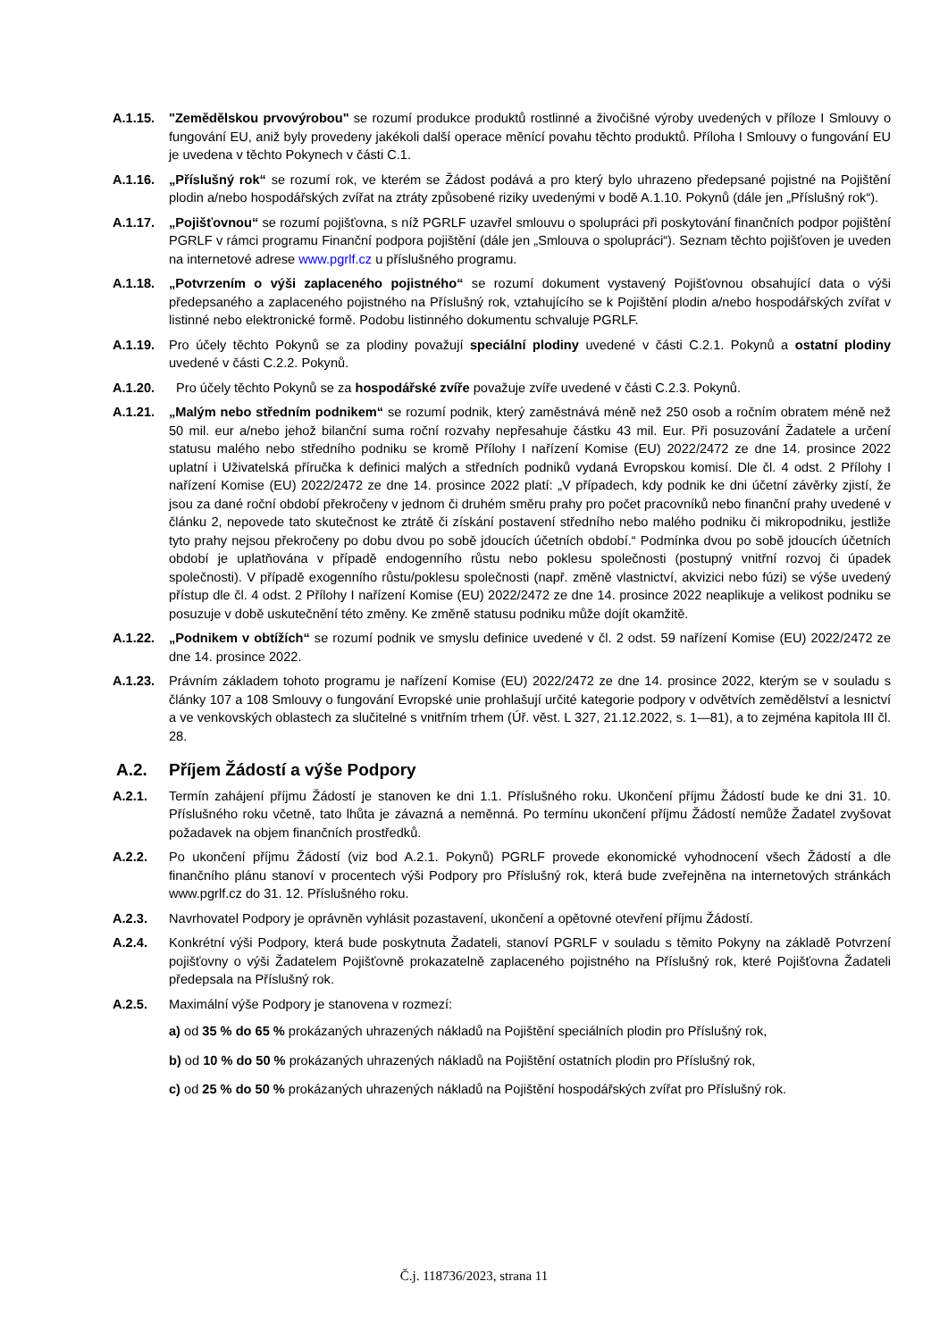A.1.15. "Zemědělskou prvovýrobou" se rozumí produkce produktů rostlinné a živočišné výroby uvedených v příloze I Smlouvy o fungování EU, aniž byly provedeny jakékoli další operace měnící povahu těchto produktů. Příloha I Smlouvy o fungování EU je uvedena v těchto Pokynech v části C.1.
A.1.16. „Příslušný rok“ se rozumí rok, ve kterém se Žádost podává a pro který bylo uhrazeno předepsané pojistné na Pojištění plodin a/nebo hospodářských zvířat na ztráty způsobené riziky uvedenými v bodě A.1.10. Pokynů (dále jen „Příslušný rok“).
A.1.17. „Pojišťovnou“ se rozumí pojišťovna, s níž PGRLF uzavřel smlouvu o spolupráci při poskytování finančních podpor pojištění PGRLF v rámci programu Finanční podpora pojištění (dále jen „Smlouva o spolupráci“). Seznam těchto pojišťoven je uveden na internetové adrese www.pgrlf.cz u příslušného programu.
A.1.18. „Potvrzením o výši zaplaceného pojistného“ se rozumí dokument vystavený Pojišťovnou obsahující data o výši předepsaného a zaplaceného pojistného na Příslušný rok, vztahujícího se k Pojištění plodin a/nebo hospodářských zvířat v listinné nebo elektronické formě. Podobu listinného dokumentu schvaluje PGRLF.
A.1.19. Pro účely těchto Pokynů se za plodiny považují speciální plodiny uvedené v části C.2.1. Pokynů a ostatní plodiny uvedené v části C.2.2. Pokynů.
A.1.20. Pro účely těchto Pokynů se za hospodářské zvíře považuje zvíře uvedené v části C.2.3. Pokynů.
A.1.21. „Malým nebo středním podnikem“ se rozumí podnik, který zaměstnává méně než 250 osob a ročním obratem méně než 50 mil. eur a/nebo jehož bilanční suma roční rozvahy nepřesahuje částku 43 mil. Eur. Při posuzování Žadatele a určení statusu malého nebo středního podniku se kromě Přílohy I nařízení Komise (EU) 2022/2472 ze dne 14. prosince 2022 uplatní i Uživatelská příručka k definici malých a středních podniků vydaná Evropskou komisí. Dle čl. 4 odst. 2 Přílohy I nařízení Komise (EU) 2022/2472 ze dne 14. prosince 2022 platí: „V případech, kdy podnik ke dni účetní závěrky zjistí, že jsou za dané roční období překročeny v jednom či druhém směru prahy pro počet pracovníků nebo finanční prahy uvedené v článku 2, nepovede tato skutečnost ke ztrátě či získání postavení středního nebo malého podniku či mikropodniku, jestliže tyto prahy nejsou překročeny po dobu dvou po sobě jdoucích účetních období.“ Podmínka dvou po sobě jdoucích účetních období je uplatňována v případě endogenního růstu nebo poklesu společnosti (postupný vnitřní rozvoj či úpadek společnosti). V případě exogenního růstu/poklesu společnosti (např. změně vlastnictví, akvizici nebo fúzi) se výše uvedený přístup dle čl. 4 odst. 2 Přílohy I nařízení Komise (EU) 2022/2472 ze dne 14. prosince 2022 neaplikuje a velikost podniku se posuzuje v době uskutečnění této změny. Ke změně statusu podniku může dojít okamžitě.
A.1.22. „Podnikem v obtížích“ se rozumí podnik ve smyslu definice uvedené v čl. 2 odst. 59 nařízení Komise (EU) 2022/2472 ze dne 14. prosince 2022.
A.1.23. Právním základem tohoto programu je nařízení Komise (EU) 2022/2472 ze dne 14. prosince 2022, kterým se v souladu s články 107 a 108 Smlouvy o fungování Evropské unie prohlašují určité kategorie podpory v odvětvích zemědělství a lesnictví a ve venkovských oblastech za slučitelné s vnitřním trhem (Úř. věst. L 327, 21.12.2022, s. 1—81), a to zejména kapitola III čl. 28.
A.2. Příjem Žádostí a výše Podpory
A.2.1. Termín zahájení příjmu Žádostí je stanoven ke dni 1.1. Příslušného roku. Ukončení příjmu Žádostí bude ke dni 31. 10. Příslušného roku včetně, tato lhůta je závazná a neměnná. Po termínu ukončení příjmu Žádostí nemůže Žadatel zvyšovat požadavek na objem finančních prostředků.
A.2.2. Po ukončení příjmu Žádostí (viz bod A.2.1. Pokynů) PGRLF provede ekonomické vyhodnocení všech Žádostí a dle finančního plánu stanoví v procentech výši Podpory pro Příslušný rok, která bude zveřejněna na internetových stránkách www.pgrlf.cz do 31. 12. Příslušného roku.
A.2.3. Navrhovatel Podpory je oprávněn vyhlásit pozastavení, ukončení a opětovné otevření příjmu Žádostí.
A.2.4. Konkrétní výši Podpory, která bude poskytnuta Žadateli, stanoví PGRLF v souladu s těmito Pokyny na základě Potvrzení pojišťovny o výši Žadatelem Pojišťovně prokazatelně zaplaceného pojistného na Příslušný rok, které Pojišťovna Žadateli předepsala na Příslušný rok.
A.2.5. Maximální výše Podpory je stanovena v rozmezí:
a) od 35 % do 65 % prokázaných uhrazených nákladů na Pojištění speciálních plodin pro Příslušný rok,
b) od 10 % do 50 % prokázaných uhrazených nákladů na Pojištění ostatních plodin pro Příslušný rok,
c) od 25 % do 50 % prokázaných uhrazených nákladů na Pojištění hospodářských zvířat pro Příslušný rok.
Č.j. 118736/2023, strana 11